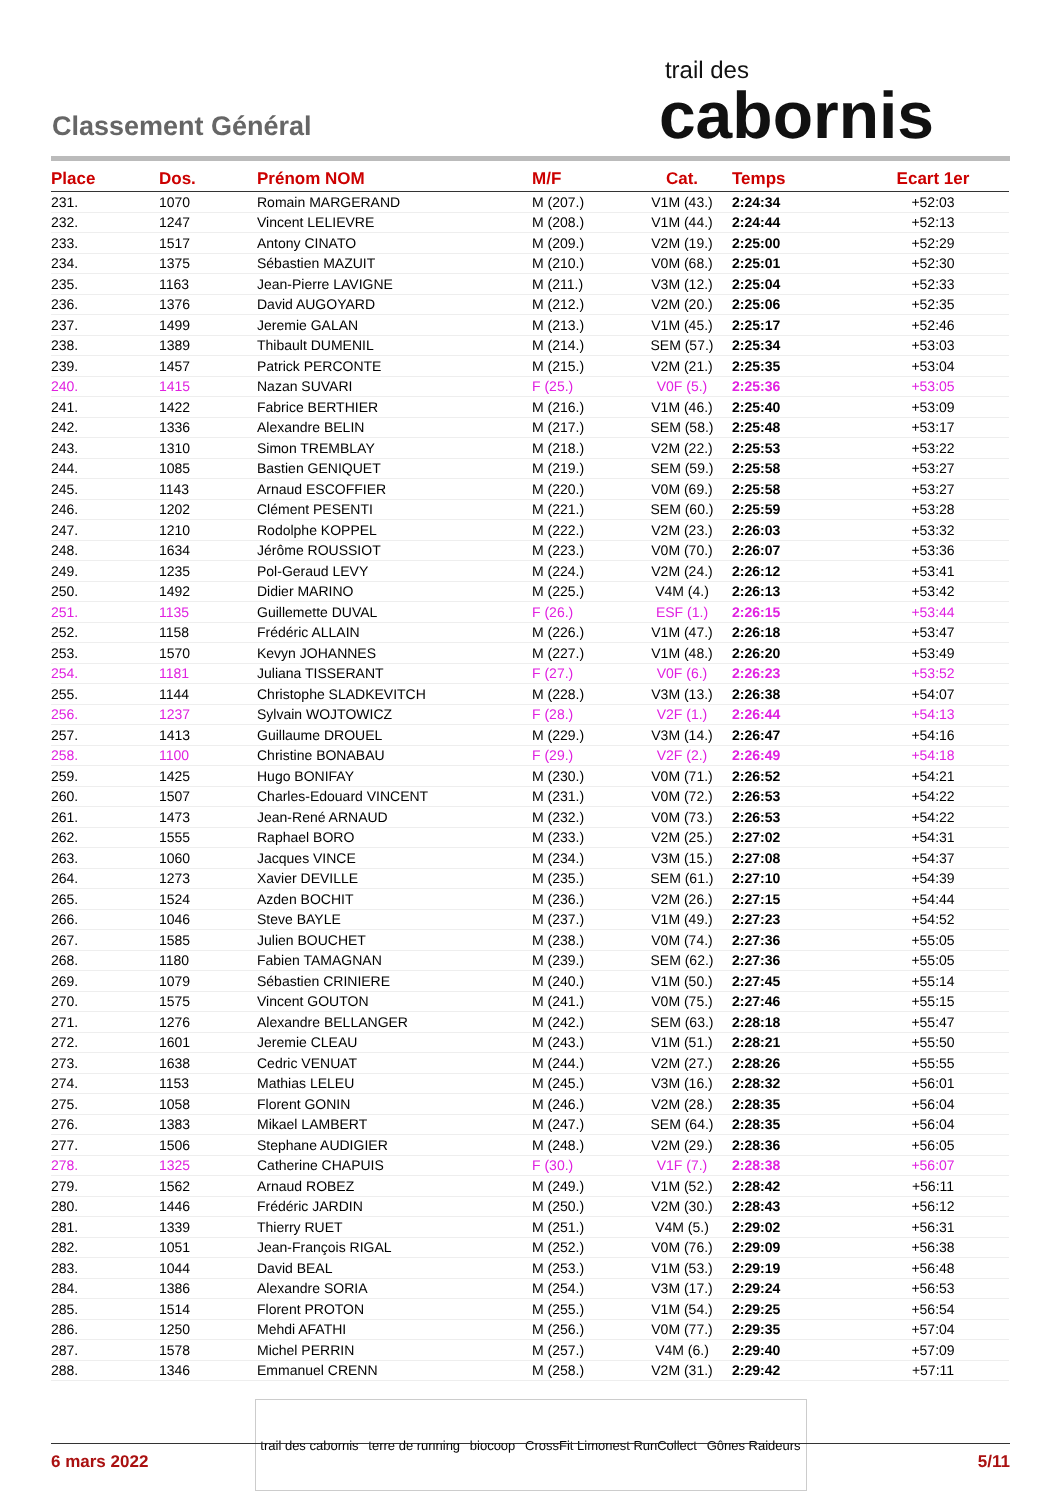Classement Général
trail des
cabornis
| Place | Dos. | Prénom NOM | M/F | Cat. | Temps | Ecart 1er |
| --- | --- | --- | --- | --- | --- | --- |
| 231. | 1070 | Romain MARGERAND | M (207.) | V1M (43.) | 2:24:34 | +52:03 |
| 232. | 1247 | Vincent LELIEVRE | M (208.) | V1M (44.) | 2:24:44 | +52:13 |
| 233. | 1517 | Antony CINATO | M (209.) | V2M (19.) | 2:25:00 | +52:29 |
| 234. | 1375 | Sébastien MAZUIT | M (210.) | V0M (68.) | 2:25:01 | +52:30 |
| 235. | 1163 | Jean-Pierre LAVIGNE | M (211.) | V3M (12.) | 2:25:04 | +52:33 |
| 236. | 1376 | David AUGOYARD | M (212.) | V2M (20.) | 2:25:06 | +52:35 |
| 237. | 1499 | Jeremie GALAN | M (213.) | V1M (45.) | 2:25:17 | +52:46 |
| 238. | 1389 | Thibault DUMENIL | M (214.) | SEM (57.) | 2:25:34 | +53:03 |
| 239. | 1457 | Patrick PERCONTE | M (215.) | V2M (21.) | 2:25:35 | +53:04 |
| 240. | 1415 | Nazan SUVARI | F (25.) | V0F (5.) | 2:25:36 | +53:05 |
| 241. | 1422 | Fabrice BERTHIER | M (216.) | V1M (46.) | 2:25:40 | +53:09 |
| 242. | 1336 | Alexandre BELIN | M (217.) | SEM (58.) | 2:25:48 | +53:17 |
| 243. | 1310 | Simon TREMBLAY | M (218.) | V2M (22.) | 2:25:53 | +53:22 |
| 244. | 1085 | Bastien GENIQUET | M (219.) | SEM (59.) | 2:25:58 | +53:27 |
| 245. | 1143 | Arnaud ESCOFFIER | M (220.) | V0M (69.) | 2:25:58 | +53:27 |
| 246. | 1202 | Clément PESENTI | M (221.) | SEM (60.) | 2:25:59 | +53:28 |
| 247. | 1210 | Rodolphe KOPPEL | M (222.) | V2M (23.) | 2:26:03 | +53:32 |
| 248. | 1634 | Jérôme ROUSSIOT | M (223.) | V0M (70.) | 2:26:07 | +53:36 |
| 249. | 1235 | Pol-Geraud LEVY | M (224.) | V2M (24.) | 2:26:12 | +53:41 |
| 250. | 1492 | Didier MARINO | M (225.) | V4M (4.) | 2:26:13 | +53:42 |
| 251. | 1135 | Guillemette DUVAL | F (26.) | ESF (1.) | 2:26:15 | +53:44 |
| 252. | 1158 | Frédéric ALLAIN | M (226.) | V1M (47.) | 2:26:18 | +53:47 |
| 253. | 1570 | Kevyn JOHANNES | M (227.) | V1M (48.) | 2:26:20 | +53:49 |
| 254. | 1181 | Juliana TISSERANT | F (27.) | V0F (6.) | 2:26:23 | +53:52 |
| 255. | 1144 | Christophe SLADKEVITCH | M (228.) | V3M (13.) | 2:26:38 | +54:07 |
| 256. | 1237 | Sylvain WOJTOWICZ | F (28.) | V2F (1.) | 2:26:44 | +54:13 |
| 257. | 1413 | Guillaume DROUEL | M (229.) | V3M (14.) | 2:26:47 | +54:16 |
| 258. | 1100 | Christine BONABAU | F (29.) | V2F (2.) | 2:26:49 | +54:18 |
| 259. | 1425 | Hugo BONIFAY | M (230.) | V0M (71.) | 2:26:52 | +54:21 |
| 260. | 1507 | Charles-Edouard VINCENT | M (231.) | V0M (72.) | 2:26:53 | +54:22 |
| 261. | 1473 | Jean-René ARNAUD | M (232.) | V0M (73.) | 2:26:53 | +54:22 |
| 262. | 1555 | Raphael BORO | M (233.) | V2M (25.) | 2:27:02 | +54:31 |
| 263. | 1060 | Jacques VINCE | M (234.) | V3M (15.) | 2:27:08 | +54:37 |
| 264. | 1273 | Xavier DEVILLE | M (235.) | SEM (61.) | 2:27:10 | +54:39 |
| 265. | 1524 | Azden BOCHIT | M (236.) | V2M (26.) | 2:27:15 | +54:44 |
| 266. | 1046 | Steve BAYLE | M (237.) | V1M (49.) | 2:27:23 | +54:52 |
| 267. | 1585 | Julien BOUCHET | M (238.) | V0M (74.) | 2:27:36 | +55:05 |
| 268. | 1180 | Fabien TAMAGNAN | M (239.) | SEM (62.) | 2:27:36 | +55:05 |
| 269. | 1079 | Sébastien CRINIERE | M (240.) | V1M (50.) | 2:27:45 | +55:14 |
| 270. | 1575 | Vincent GOUTON | M (241.) | V0M (75.) | 2:27:46 | +55:15 |
| 271. | 1276 | Alexandre BELLANGER | M (242.) | SEM (63.) | 2:28:18 | +55:47 |
| 272. | 1601 | Jeremie CLEAU | M (243.) | V1M (51.) | 2:28:21 | +55:50 |
| 273. | 1638 | Cedric VENUAT | M (244.) | V2M (27.) | 2:28:26 | +55:55 |
| 274. | 1153 | Mathias LELEU | M (245.) | V3M (16.) | 2:28:32 | +56:01 |
| 275. | 1058 | Florent GONIN | M (246.) | V2M (28.) | 2:28:35 | +56:04 |
| 276. | 1383 | Mikael LAMBERT | M (247.) | SEM (64.) | 2:28:35 | +56:04 |
| 277. | 1506 | Stephane AUDIGIER | M (248.) | V2M (29.) | 2:28:36 | +56:05 |
| 278. | 1325 | Catherine CHAPUIS | F (30.) | V1F (7.) | 2:28:38 | +56:07 |
| 279. | 1562 | Arnaud ROBEZ | M (249.) | V1M (52.) | 2:28:42 | +56:11 |
| 280. | 1446 | Frédéric JARDIN | M (250.) | V2M (30.) | 2:28:43 | +56:12 |
| 281. | 1339 | Thierry RUET | M (251.) | V4M (5.) | 2:29:02 | +56:31 |
| 282. | 1051 | Jean-François RIGAL | M (252.) | V0M (76.) | 2:29:09 | +56:38 |
| 283. | 1044 | David BEAL | M (253.) | V1M (53.) | 2:29:19 | +56:48 |
| 284. | 1386 | Alexandre SORIA | M (254.) | V3M (17.) | 2:29:24 | +56:53 |
| 285. | 1514 | Florent PROTON | M (255.) | V1M (54.) | 2:29:25 | +56:54 |
| 286. | 1250 | Mehdi AFATHI | M (256.) | V0M (77.) | 2:29:35 | +57:04 |
| 287. | 1578 | Michel PERRIN | M (257.) | V4M (6.) | 2:29:40 | +57:09 |
| 288. | 1346 | Emmanuel CRENN | M (258.) | V2M (31.) | 2:29:42 | +57:11 |
trail des cabornis terre de running biocoop CrossFit Limonest RunCollect Gônes Raideurs
6 mars 2022 5/11